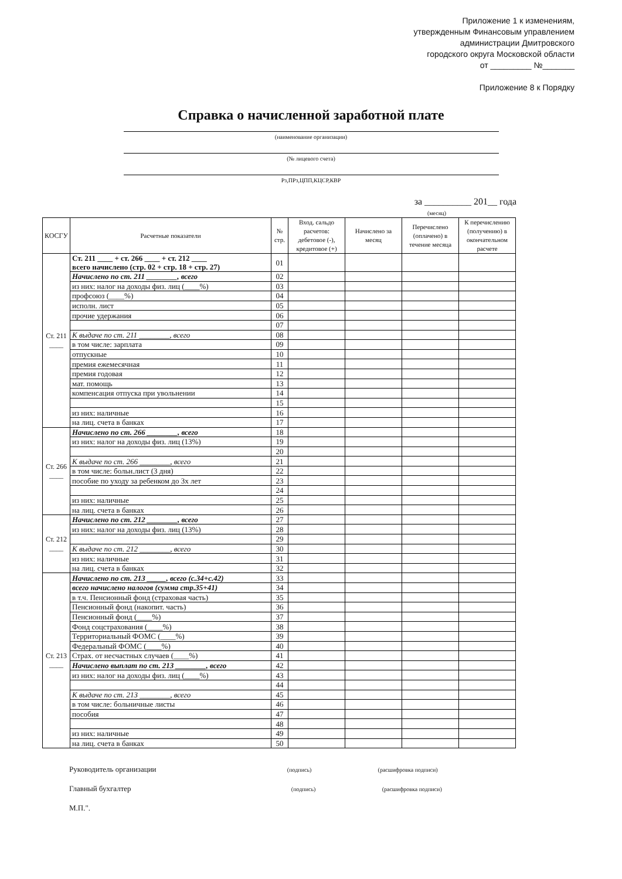Приложение 1 к изменениям,
утвержденным Финансовым управлением
администрации Дмитровского
городского округа Московской области
от _________ №_______
Приложение 8 к Порядку
Справка о начисленной заработной плате
(наименование организации)
(№ лицевого счета)
Рз,ПРз,ЦПП,КЦСР,КВР
за __________ 201__ года
(месяц)
| КОСГУ | Расчетные показатели | № стр. | Вход. сальдо расчетов: дебетовое (-), кредитовое (+) | Начислено за месяц | Перечислено (оплачено) в течение месяца | К перечислению (получению) в окончательном расчете |
| --- | --- | --- | --- | --- | --- | --- |
| Ст. 211 ____ | Ст. 211 ____ + ст. 266 ____ + ст. 212 ____ всего начислено (стр. 02 + стр. 18 + стр. 27) | 01 | | | | |
| | Начислено по ст. 211 ________, всего | 02 | | | | |
| | из них: налог на доходы физ. лиц (____%) | 03 | | | | |
| | профсоюз (____%) | 04 | | | | |
| | исполн. лист | 05 | | | | |
| | прочие удержания | 06 | | | | |
| | | 07 | | | | |
| | К выдаче по ст. 211 ________, всего | 08 | | | | |
| | в том числе: зарплата | 09 | | | | |
| | отпускные | 10 | | | | |
| | премия ежемесячная | 11 | | | | |
| | премия годовая | 12 | | | | |
| | мат. помощь | 13 | | | | |
| | компенсация отпуска при увольнении | 14 | | | | |
| | | 15 | | | | |
| | из них: наличные | 16 | | | | |
| | на лиц. счета в банках | 17 | | | | |
| Ст. 266 ____ | Начислено по ст. 266 ________, всего | 18 | | | | |
| | из них: налог на доходы физ. лиц (13%) | 19 | | | | |
| | | 20 | | | | |
| | К выдаче по ст. 266 ________, всего | 21 | | | | |
| | в том числе: больн.лист (3 дня) | 22 | | | | |
| | пособие по уходу за ребенком до 3х лет | 23 | | | | |
| | | 24 | | | | |
| | из них: наличные | 25 | | | | |
| | на лиц. счета в банках | 26 | | | | |
| Ст. 212 ____ | Начислено по ст. 212 ________, всего | 27 | | | | |
| | из них: налог на доходы физ. лиц (13%) | 28 | | | | |
| | | 29 | | | | |
| | К выдаче по ст. 212 ________, всего | 30 | | | | |
| | из них: наличные | 31 | | | | |
| | на лиц. счета в банках | 32 | | | | |
| Ст. 213 ____ | Начислено по ст. 213 _____, всего (с.34+с.42) | 33 | | | | |
| | всего начислено налогов (сумма стр.35+41) | 34 | | | | |
| | в т.ч. Пенсионный фонд (страховая часть) | 35 | | | | |
| | Пенсионный фонд (накопит. часть) | 36 | | | | |
| | Пенсионный фонд (____%) | 37 | | | | |
| | Фонд соцстрахования (____%) | 38 | | | | |
| | Территориальный ФОМС (____%) | 39 | | | | |
| | Федеральный ФОМС (____%) | 40 | | | | |
| | Страх. от несчастных случаев (____%) | 41 | | | | |
| | Начислено выплат по ст. 213 ________, всего | 42 | | | | |
| | из них: налог на доходы физ. лиц (____%) | 43 | | | | |
| | | 44 | | | | |
| | К выдаче по ст. 213 ________, всего | 45 | | | | |
| | в том числе: больничные листы | 46 | | | | |
| | пособия | 47 | | | | |
| | | 48 | | | | |
| | из них: наличные | 49 | | | | |
| | на лиц. счета в банках | 50 | | | | |
Руководитель организации (подпись) (расшифровка подписи)
Главный бухгалтер (подпись) (расшифровка подписи)
М.П.".